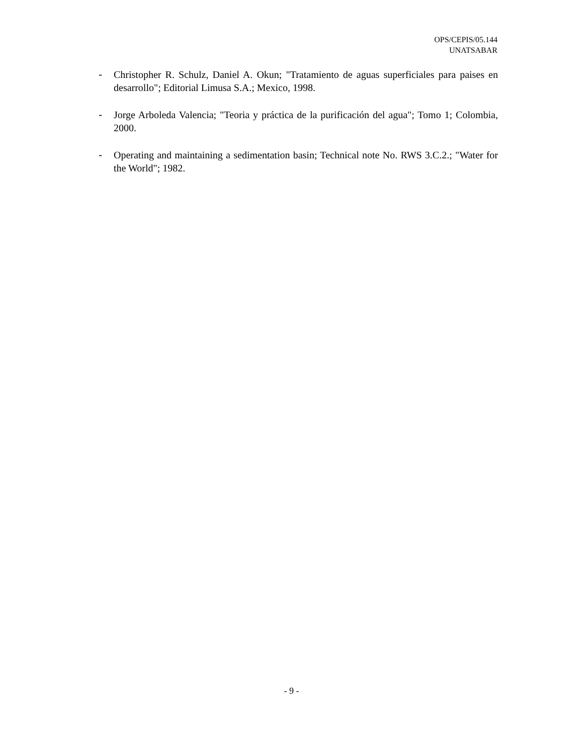OPS/CEPIS/05.144
UNATSABAR
- Christopher R. Schulz, Daniel A. Okun; "Tratamiento de aguas superficiales para paises en desarrollo"; Editorial Limusa S.A.; Mexico, 1998.
- Jorge Arboleda Valencia; "Teoria y práctica de la purificación del agua"; Tomo 1; Colombia, 2000.
- Operating and maintaining a sedimentation basin; Technical note No. RWS 3.C.2.; "Water for the World"; 1982.
- 9 -